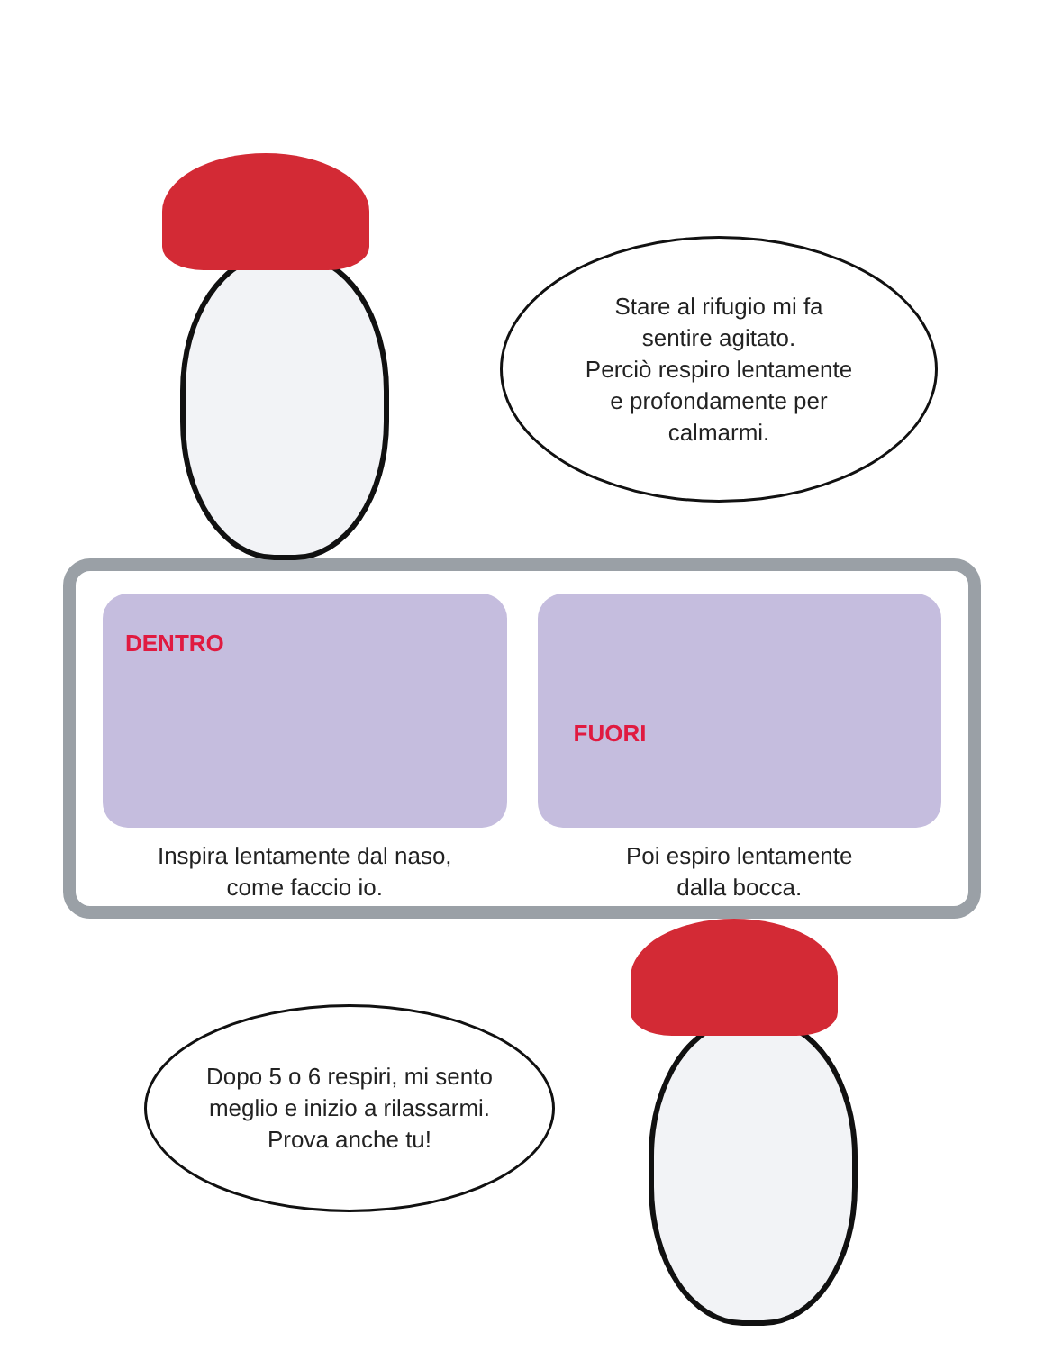Stare al rifugio mi fa
sentire agitato.
Perciò respiro lentamente
e profondamente per
calmarmi.
DENTRO
Inspira lentamente dal naso,
come faccio io.
FUORI
Poi espiro lentamente
dalla bocca.
Dopo 5 o 6 respiri, mi sento
meglio e inizio a rilassarmi.
Prova anche tu!